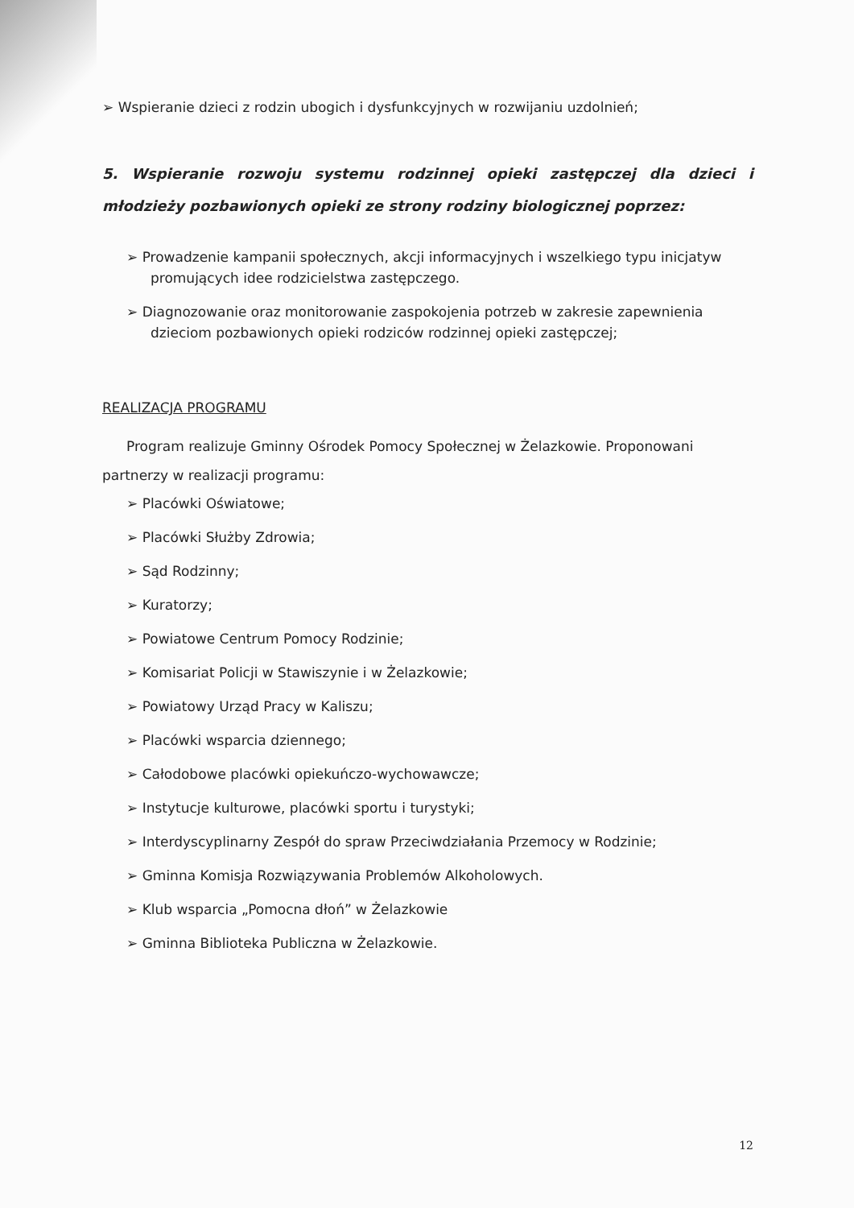➢ Wspieranie dzieci z rodzin ubogich i dysfunkcyjnych w rozwijaniu uzdolnień;
5. Wspieranie rozwoju systemu rodzinnej opieki zastępczej dla dzieci i młodzieży pozbawionych opieki ze strony rodziny biologicznej poprzez:
➢ Prowadzenie kampanii społecznych, akcji informacyjnych i wszelkiego typu inicjatyw promujących idee rodzicielstwa zastępczego.
➢ Diagnozowanie oraz monitorowanie zaspokojenia potrzeb w zakresie zapewnienia dzieciom pozbawionych opieki rodziców rodzinnej opieki zastępczej;
REALIZACJA PROGRAMU
Program realizuje Gminny Ośrodek Pomocy Społecznej w Żelazkowie. Proponowani partnerzy w realizacji programu:
➢ Placówki Oświatowe;
➢ Placówki Służby Zdrowia;
➢ Sąd Rodzinny;
➢ Kuratorzy;
➢ Powiatowe Centrum Pomocy Rodzinie;
➢ Komisariat Policji w Stawiszynie i w Żelazkowie;
➢ Powiatowy Urząd Pracy w Kaliszu;
➢ Placówki wsparcia dziennego;
➢ Całodobowe placówki opiekuńczo-wychowawcze;
➢ Instytucje kulturowe, placówki sportu i turystyki;
➢ Interdyscyplinarny Zespół do spraw Przeciwdziałania Przemocy w Rodzinie;
➢ Gminna Komisja Rozwiązywania Problemów Alkoholowych.
➢ Klub wsparcia „Pomocna dłoń” w Żelazkowie
➢ Gminna Biblioteka Publiczna w Żelazkowie.
12